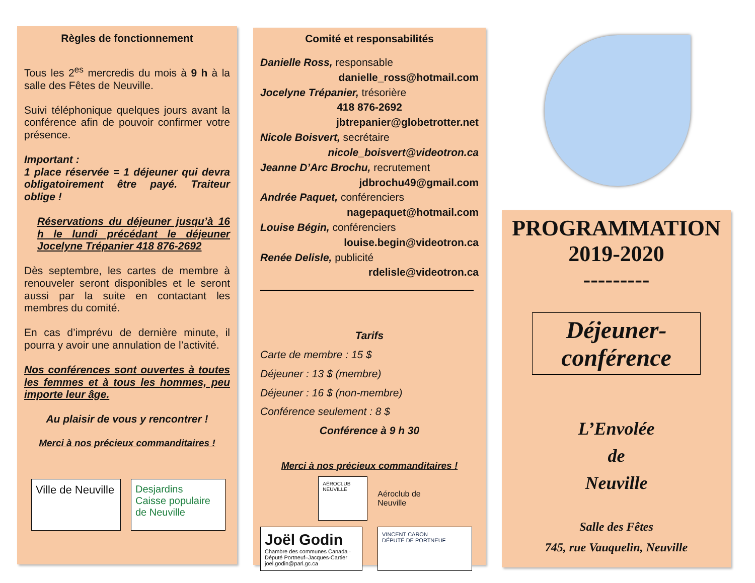Règles de fonctionnement
Tous les 2<sup>es</sup> mercredis du mois à 9 h à la salle des Fêtes de Neuville.
Suivi téléphonique quelques jours avant la conférence afin de pouvoir confirmer votre présence.
Important :
1 place réservée = 1 déjeuner qui devra obligatoirement être payé. Traiteur oblige !
Réservations du déjeuner jusqu’à 16 h le lundi précédant le déjeuner Jocelyne Trépanier 418 876-2692
Dès septembre, les cartes de membre à renouveler seront disponibles et le seront aussi par la suite en contactant les membres du comité.
En cas d’imprévu de dernière minute, il pourra y avoir une annulation de l’activité.
Nos conférences sont ouvertes à toutes les femmes et à tous les hommes, peu importe leur âge.
Au plaisir de vous y rencontrer !
Merci à nos précieux commanditaires !
Ville de Neuville
Desjardins
Caisse populaire de Neuville
Comité et responsabilités
Danielle Ross, responsable
danielle_ross@hotmail.com
Jocelyne Trépanier, trésorière
418 876-2692
jbtrepanier@globetrotter.net
Nicole Boisvert, secrétaire
nicole_boisvert@videotron.ca
Jeanne D’Arc Brochu, recrutement
jdbrochu49@gmail.com
Andrée Paquet, conférenciers
nagepaquet@hotmail.com
Louise Bégin, conférenciers
louise.begin@videotron.ca
Renée Delisle, publicité
rdelisle@videotron.ca
Tarifs
Carte de membre : 15 $
Déjeuner : 13 $ (membre)
Déjeuner : 16 $ (non-membre)
Conférence seulement : 8 $
Conférence à 9 h 30
Merci à nos précieux commanditaires !
AÉROCLUB NEUVILLE
Aéroclub de
Neuville
Joël Godin
Chambre des communes Canada · Député Portneuf–Jacques-Cartier joel.godin@parl.gc.ca
VINCENT CARON
DÉPUTÉ DE PORTNEUF
PROGRAMMATION
2019-2020
---------
Déjeuner-conférence
L’Envolée
de
Neuville
Salle des Fêtes
745, rue Vauquelin, Neuville